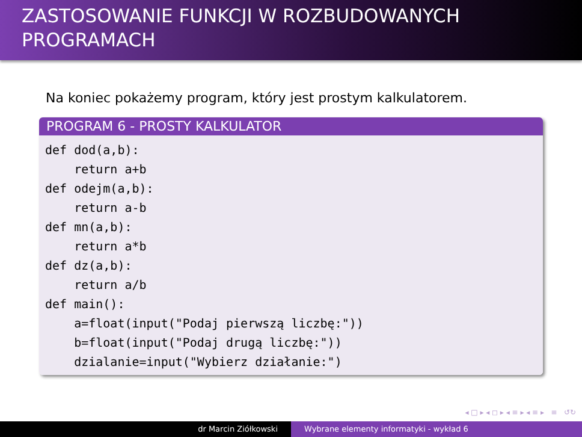ZASTOSOWANIE FUNKCJI W ROZBUDOWANYCH PROGRAMACH
Na koniec pokażemy program, który jest prostym kalkulatorem.
PROGRAM 6 - PROSTY KALKULATOR
def dod(a,b):
    return a+b
def odejm(a,b):
    return a-b
def mn(a,b):
    return a*b
def dz(a,b):
    return a/b
def main():
    a=float(input("Podaj pierwszą liczbę:"))
    b=float(input("Podaj drugą liczbę:"))
    dzialanie=input("Wybierz działanie:")
◂ □ ▸ ◂ ◻ ▸ ◂ ≡ ▸ ◂ ≡ ▸ ≡ ↺↻
dr Marcin Ziółkowski Wybrane elementy informatyki - wykład 6